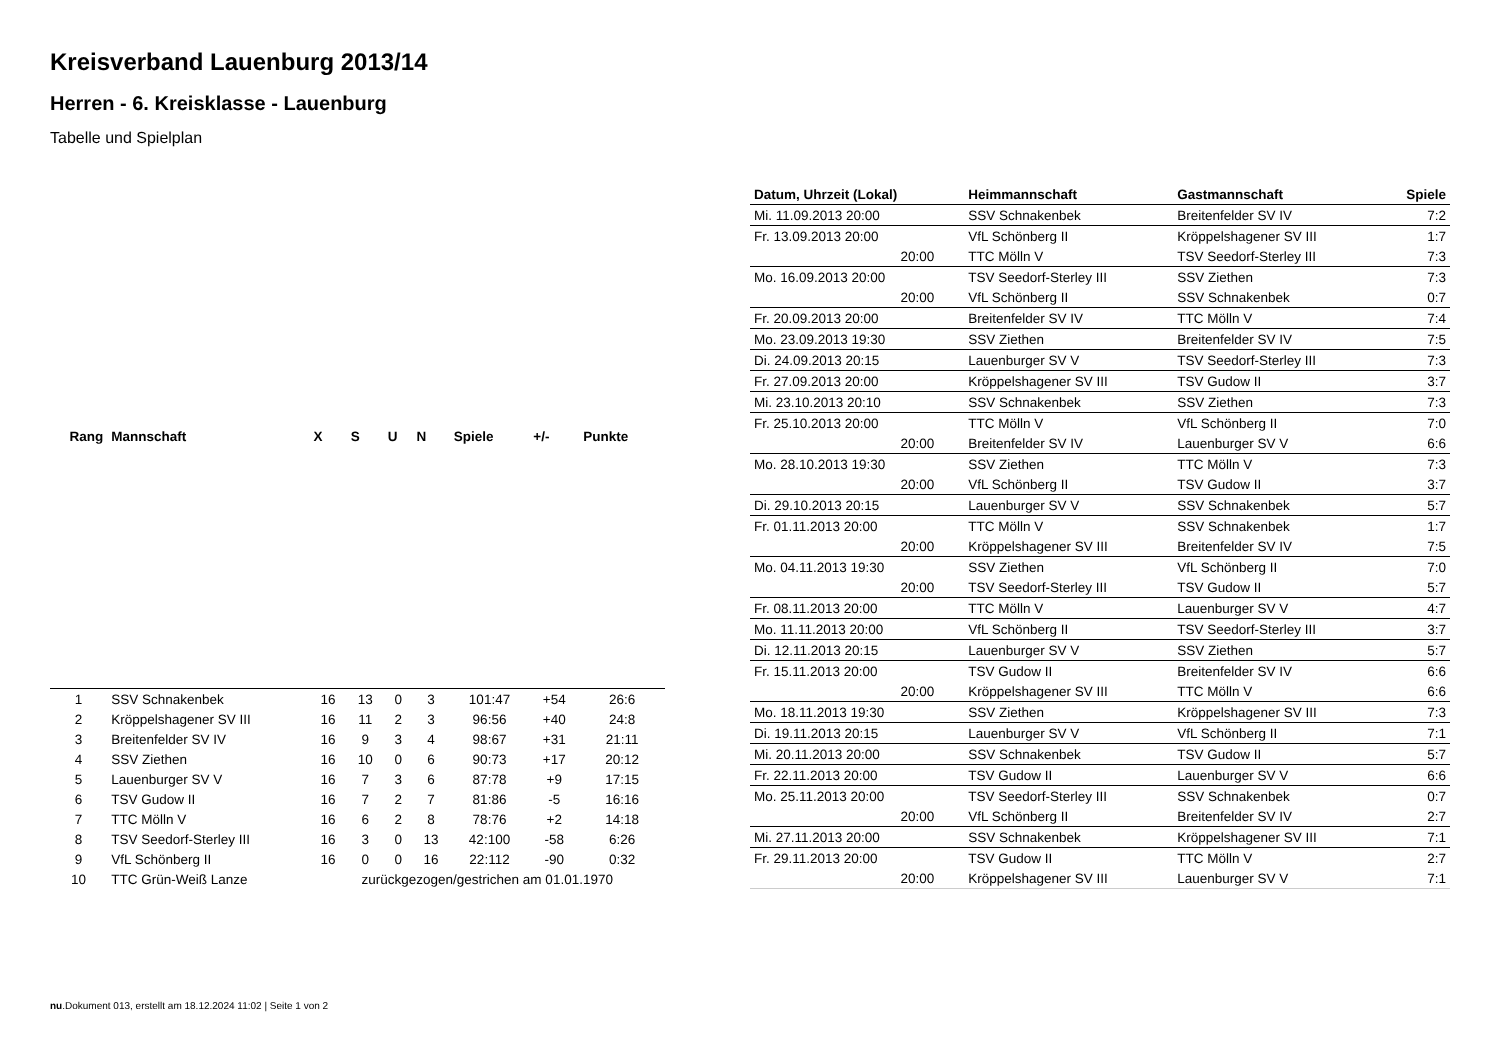Kreisverband Lauenburg 2013/14
Herren - 6. Kreisklasse - Lauenburg
Tabelle und Spielplan
| Rang | Mannschaft | X | S | U | N | Spiele | +/- | Punkte |
| --- | --- | --- | --- | --- | --- | --- | --- | --- |
| 1 | SSV Schnakenbek | 16 | 13 | 0 | 3 | 101:47 | +54 | 26:6 |
| 2 | Kröppelshagener SV III | 16 | 11 | 2 | 3 | 96:56 | +40 | 24:8 |
| 3 | Breitenfelder SV IV | 16 | 9 | 3 | 4 | 98:67 | +31 | 21:11 |
| 4 | SSV Ziethen | 16 | 10 | 0 | 6 | 90:73 | +17 | 20:12 |
| 5 | Lauenburger SV V | 16 | 7 | 3 | 6 | 87:78 | +9 | 17:15 |
| 6 | TSV Gudow II | 16 | 7 | 2 | 7 | 81:86 | -5 | 16:16 |
| 7 | TTC Mölln V | 16 | 6 | 2 | 8 | 78:76 | +2 | 14:18 |
| 8 | TSV Seedorf-Sterley III | 16 | 3 | 0 | 13 | 42:100 | -58 | 6:26 |
| 9 | VfL Schönberg II | 16 | 0 | 0 | 16 | 22:112 | -90 | 0:32 |
| 10 | TTC Grün-Weiß Lanze | zurückgezogen/gestrichen am 01.01.1970 | | | | | | |
| Datum, Uhrzeit (Lokal) | Heimmannschaft | Gastmannschaft | Spiele |
| --- | --- | --- | --- |
| Mi. 11.09.2013 20:00 | SSV Schnakenbek | Breitenfelder SV IV | 7:2 |
| Fr. 13.09.2013 20:00 | VfL Schönberg II | Kröppelshagener SV III | 1:7 |
| 20:00 | TTC Mölln V | TSV Seedorf-Sterley III | 7:3 |
| Mo. 16.09.2013 20:00 | TSV Seedorf-Sterley III | SSV Ziethen | 7:3 |
| 20:00 | VfL Schönberg II | SSV Schnakenbek | 0:7 |
| Fr. 20.09.2013 20:00 | Breitenfelder SV IV | TTC Mölln V | 7:4 |
| Mo. 23.09.2013 19:30 | SSV Ziethen | Breitenfelder SV IV | 7:5 |
| Di. 24.09.2013 20:15 | Lauenburger SV V | TSV Seedorf-Sterley III | 7:3 |
| Fr. 27.09.2013 20:00 | Kröppelshagener SV III | TSV Gudow II | 3:7 |
| Mi. 23.10.2013 20:10 | SSV Schnakenbek | SSV Ziethen | 7:3 |
| Fr. 25.10.2013 20:00 | TTC Mölln V | VfL Schönberg II | 7:0 |
| 20:00 | Breitenfelder SV IV | Lauenburger SV V | 6:6 |
| Mo. 28.10.2013 19:30 | SSV Ziethen | TTC Mölln V | 7:3 |
| 20:00 | VfL Schönberg II | TSV Gudow II | 3:7 |
| Di. 29.10.2013 20:15 | Lauenburger SV V | SSV Schnakenbek | 5:7 |
| Fr. 01.11.2013 20:00 | TTC Mölln V | SSV Schnakenbek | 1:7 |
| 20:00 | Kröppelshagener SV III | Breitenfelder SV IV | 7:5 |
| Mo. 04.11.2013 19:30 | SSV Ziethen | VfL Schönberg II | 7:0 |
| 20:00 | TSV Seedorf-Sterley III | TSV Gudow II | 5:7 |
| Fr. 08.11.2013 20:00 | TTC Mölln V | Lauenburger SV V | 4:7 |
| Mo. 11.11.2013 20:00 | VfL Schönberg II | TSV Seedorf-Sterley III | 3:7 |
| Di. 12.11.2013 20:15 | Lauenburger SV V | SSV Ziethen | 5:7 |
| Fr. 15.11.2013 20:00 | TSV Gudow II | Breitenfelder SV IV | 6:6 |
| 20:00 | Kröppelshagener SV III | TTC Mölln V | 6:6 |
| Mo. 18.11.2013 19:30 | SSV Ziethen | Kröppelshagener SV III | 7:3 |
| Di. 19.11.2013 20:15 | Lauenburger SV V | VfL Schönberg II | 7:1 |
| Mi. 20.11.2013 20:00 | SSV Schnakenbek | TSV Gudow II | 5:7 |
| Fr. 22.11.2013 20:00 | TSV Gudow II | Lauenburger SV V | 6:6 |
| Mo. 25.11.2013 20:00 | TSV Seedorf-Sterley III | SSV Schnakenbek | 0:7 |
| 20:00 | VfL Schönberg II | Breitenfelder SV IV | 2:7 |
| Mi. 27.11.2013 20:00 | SSV Schnakenbek | Kröppelshagener SV III | 7:1 |
| Fr. 29.11.2013 20:00 | TSV Gudow II | TTC Mölln V | 2:7 |
| 20:00 | Kröppelshagener SV III | Lauenburger SV V | 7:1 |
nu.Dokument 013, erstellt am 18.12.2024 11:02 | Seite 1 von 2